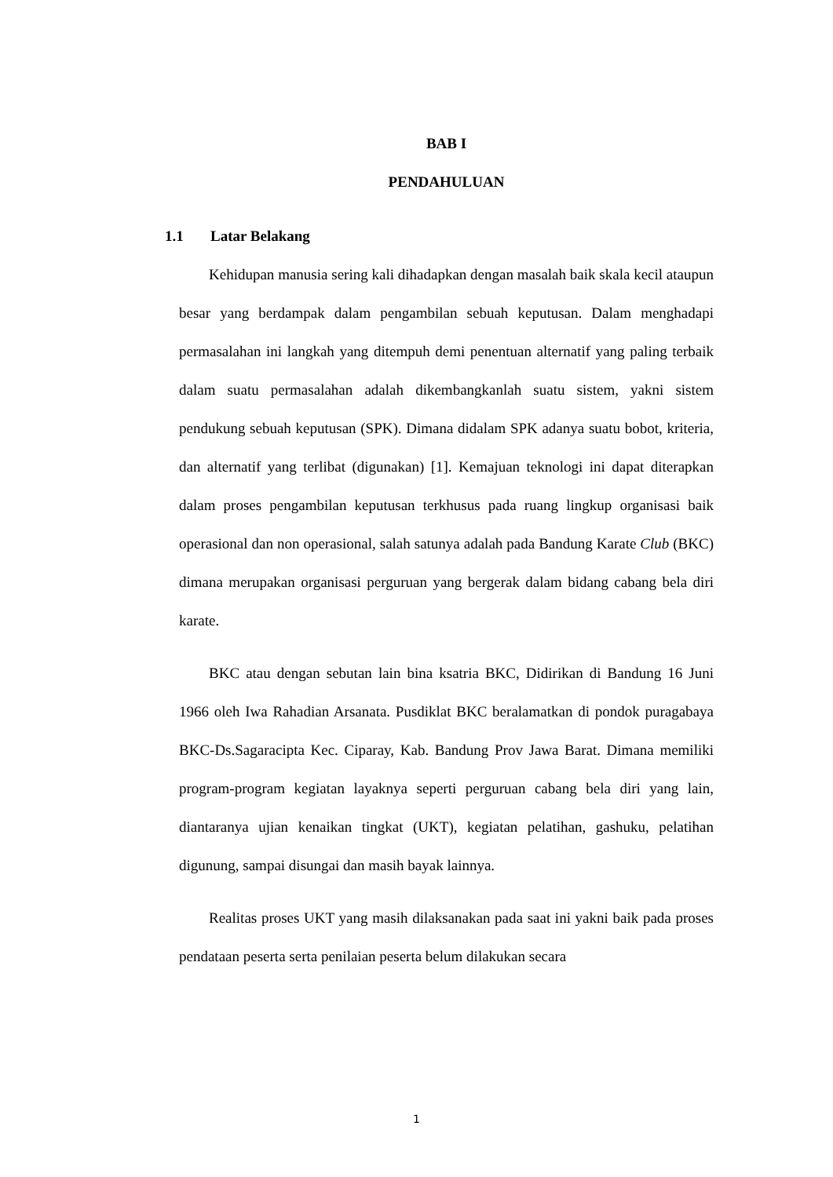BAB I
PENDAHULUAN
1.1 Latar Belakang
Kehidupan manusia sering kali dihadapkan dengan masalah baik skala kecil ataupun besar yang berdampak dalam pengambilan sebuah keputusan. Dalam menghadapi permasalahan ini langkah yang ditempuh demi penentuan alternatif yang paling terbaik dalam suatu permasalahan adalah dikembangkanlah suatu sistem, yakni sistem pendukung sebuah keputusan (SPK). Dimana didalam SPK adanya suatu bobot, kriteria, dan alternatif yang terlibat (digunakan) [1]. Kemajuan teknologi ini dapat diterapkan dalam proses pengambilan keputusan terkhusus pada ruang lingkup organisasi baik operasional dan non operasional, salah satunya adalah pada Bandung Karate Club (BKC) dimana merupakan organisasi perguruan yang bergerak dalam bidang cabang bela diri karate.
BKC atau dengan sebutan lain bina ksatria BKC, Didirikan di Bandung 16 Juni 1966 oleh Iwa Rahadian Arsanata. Pusdiklat BKC beralamatkan di pondok puragabaya BKC-Ds.Sagaracipta Kec. Ciparay, Kab. Bandung Prov Jawa Barat. Dimana memiliki program-program kegiatan layaknya seperti perguruan cabang bela diri yang lain, diantaranya ujian kenaikan tingkat (UKT), kegiatan pelatihan, gashuku, pelatihan digunung, sampai disungai dan masih bayak lainnya.
Realitas proses UKT yang masih dilaksanakan pada saat ini yakni baik pada proses pendataan peserta serta penilaian peserta belum dilakukan secara
1